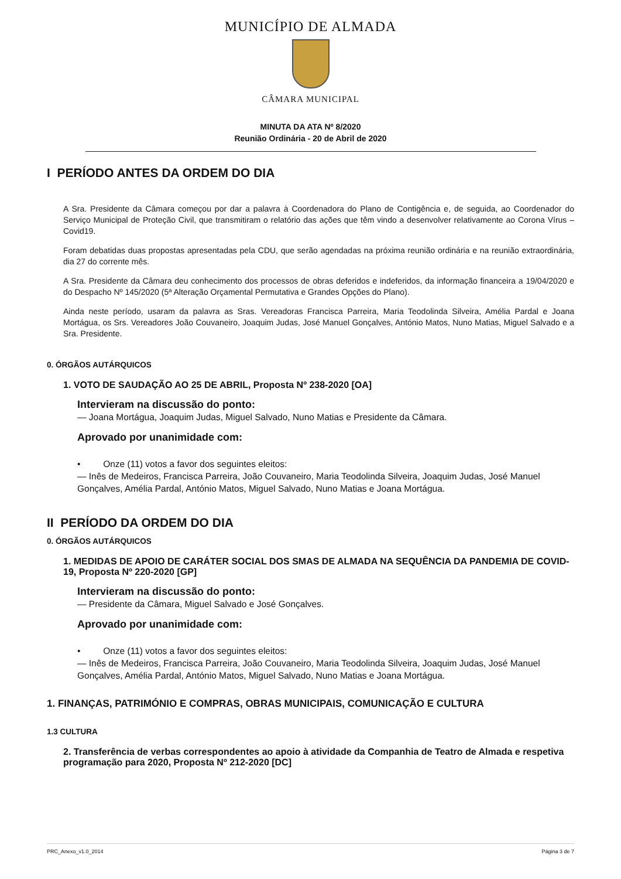MUNICÍPIO DE ALMADA
CÂMARA MUNICIPAL
MINUTA DA ATA Nº 8/2020
Reunião Ordinária - 20 de Abril de 2020
I PERÍODO ANTES DA ORDEM DO DIA
A Sra. Presidente da Câmara começou por dar a palavra à Coordenadora do Plano de Contigência e, de seguida, ao Coordenador do Serviço Municipal de Proteção Civil, que transmitiram o relatório das ações que têm vindo a desenvolver relativamente ao Corona Vírus – Covid19.
Foram debatidas duas propostas apresentadas pela CDU, que serão agendadas na próxima reunião ordinária e na reunião extraordinária, dia 27 do corrente mês.
A Sra. Presidente da Câmara deu conhecimento dos processos de obras deferidos e indeferidos, da informação financeira a 19/04/2020 e do Despacho Nº 145/2020 (5ª Alteração Orçamental Permutativa e Grandes Opções do Plano).
Ainda neste período, usaram da palavra as Sras. Vereadoras Francisca Parreira, Maria Teodolinda Silveira, Amélia Pardal e Joana Mortágua, os Srs. Vereadores João Couvaneiro, Joaquim Judas, José Manuel Gonçalves, António Matos, Nuno Matias, Miguel Salvado e a Sra. Presidente.
0. ÓRGÃOS AUTÁRQUICOS
1. VOTO DE SAUDAÇÃO AO 25 DE ABRIL, Proposta Nº 238-2020 [OA]
Intervieram na discussão do ponto:
— Joana Mortágua, Joaquim Judas, Miguel Salvado, Nuno Matias e Presidente da Câmara.
Aprovado por unanimidade com:
• Onze (11) votos a favor dos seguintes eleitos:
— Inês de Medeiros, Francisca Parreira, João Couvaneiro, Maria Teodolinda Silveira, Joaquim Judas, José Manuel Gonçalves, Amélia Pardal, António Matos, Miguel Salvado, Nuno Matias e Joana Mortágua.
II PERÍODO DA ORDEM DO DIA
0. ÓRGÃOS AUTÁRQUICOS
1. MEDIDAS DE APOIO DE CARÁTER SOCIAL DOS SMAS DE ALMADA NA SEQUÊNCIA DA PANDEMIA DE COVID-19, Proposta Nº 220-2020 [GP]
Intervieram na discussão do ponto:
— Presidente da Câmara, Miguel Salvado e José Gonçalves.
Aprovado por unanimidade com:
• Onze (11) votos a favor dos seguintes eleitos:
— Inês de Medeiros, Francisca Parreira, João Couvaneiro, Maria Teodolinda Silveira, Joaquim Judas, José Manuel Gonçalves, Amélia Pardal, António Matos, Miguel Salvado, Nuno Matias e Joana Mortágua.
1. FINANÇAS, PATRIMÓNIO E COMPRAS, OBRAS MUNICIPAIS, COMUNICAÇÃO E CULTURA
1.3 CULTURA
2. Transferência de verbas correspondentes ao apoio à atividade da Companhia de Teatro de Almada e respetiva programação para 2020, Proposta Nº 212-2020 [DC]
PRC_Anexo_v1.0_2014 Página 3 de 7